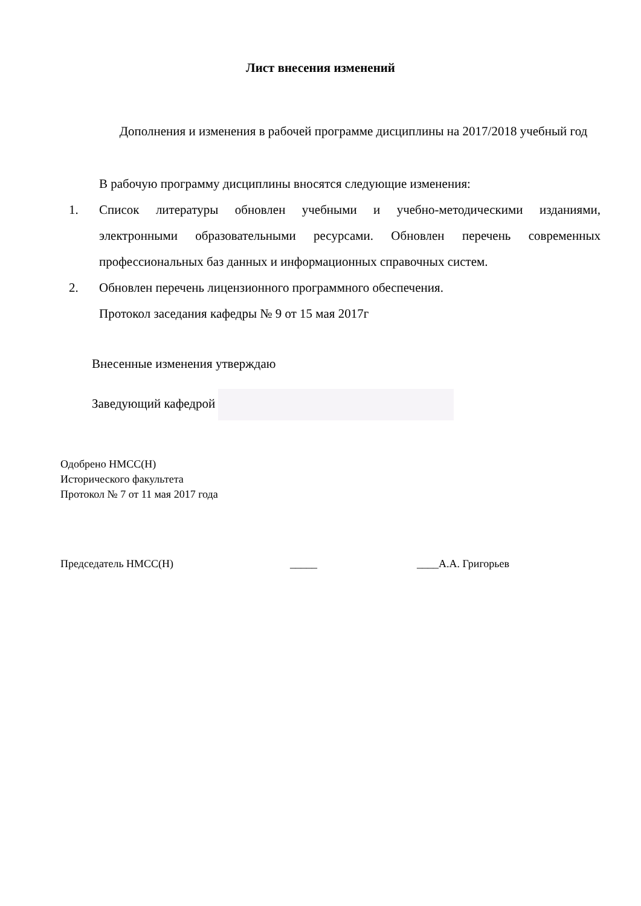Лист внесения изменений
Дополнения и изменения в рабочей программе дисциплины на 2017/2018 учебный год
В рабочую программу дисциплины вносятся следующие изменения:
1. Список литературы обновлен учебными и учебно-методическими изданиями, электронными образовательными ресурсами. Обновлен перечень современных профессиональных баз данных и информационных справочных систем.
2. Обновлен перечень лицензионного программного обеспечения.
Протокол заседания кафедры № 9 от 15 мая 2017г
Внесенные изменения утверждаю
Заведующий кафедрой
Одобрено НМСС(Н)
Исторического факультета
Протокол № 7 от 11 мая 2017 года
Председатель НМСС(Н) _____ ____А.А. Григорьев